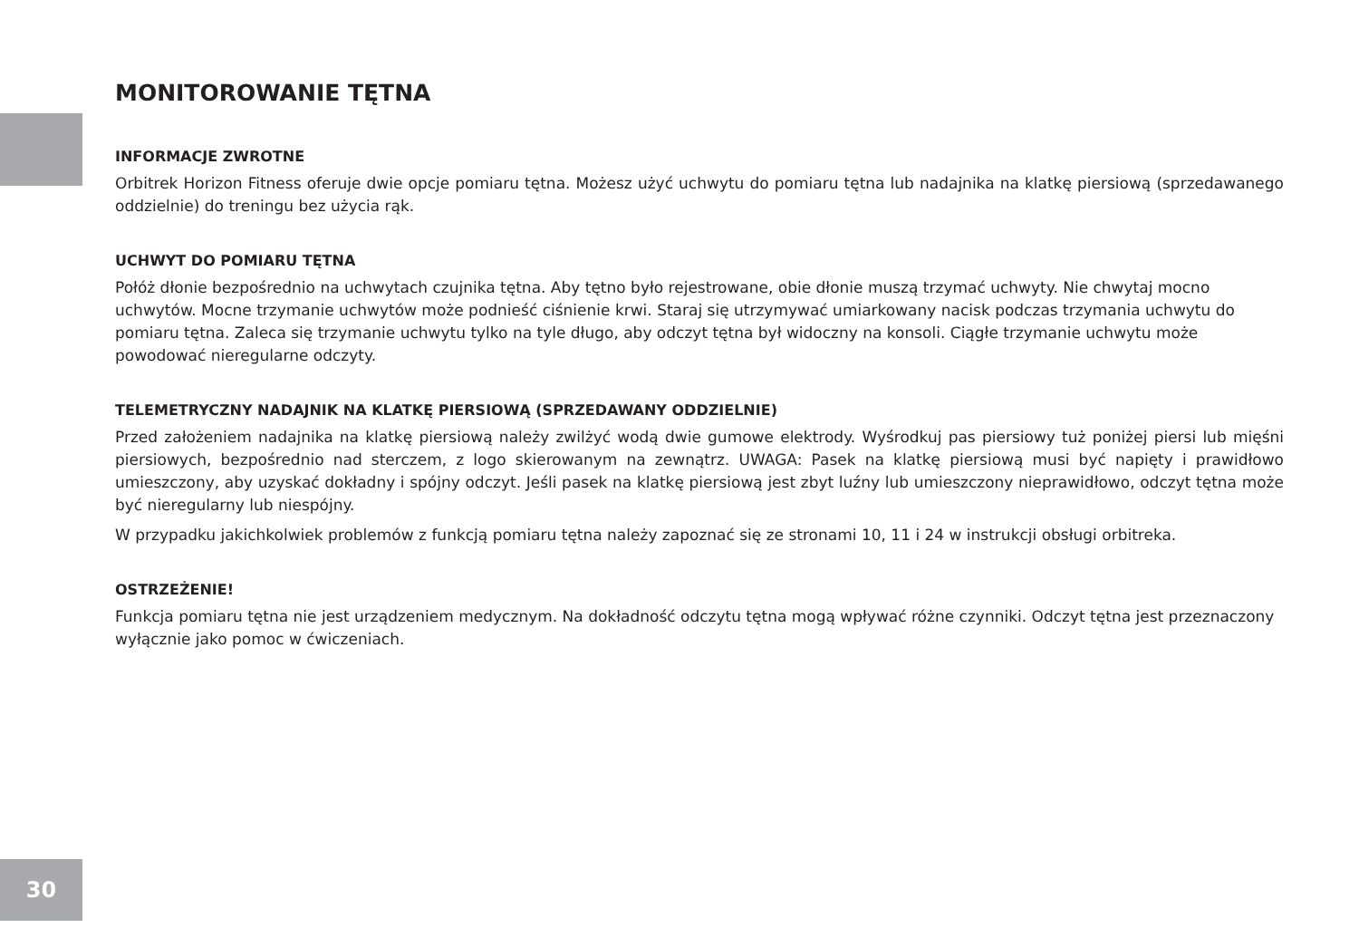MONITOROWANIE TĘTNA
INFORMACJE ZWROTNE
Orbitrek Horizon Fitness oferuje dwie opcje pomiaru tętna. Możesz użyć uchwytu do pomiaru tętna lub nadajnika na klatkę piersiową (sprzedawanego oddzielnie) do treningu bez użycia rąk.
UCHWYT DO POMIARU TĘTNA
Połóż dłonie bezpośrednio na uchwytach czujnika tętna. Aby tętno było rejestrowane, obie dłonie muszą trzymać uchwyty. Nie chwytaj mocno uchwytów. Mocne trzymanie uchwytów może podnieść ciśnienie krwi. Staraj się utrzymywać umiarkowany nacisk podczas trzymania uchwytu do pomiaru tętna. Zaleca się trzymanie uchwytu tylko na tyle długo, aby odczyt tętna był widoczny na konsoli. Ciągłe trzymanie uchwytu może powodować nieregularne odczyty.
TELEMETRYCZNY NADAJNIK NA KLATKĘ PIERSIOWĄ (SPRZEDAWANY ODDZIELNIE)
Przed założeniem nadajnika na klatkę piersiową należy zwilżyć wodą dwie gumowe elektrody. Wyśrodkuj pas piersiowy tuż poniżej piersi lub mięśni piersiowych, bezpośrednio nad sterczem, z logo skierowanym na zewnątrz. UWAGA: Pasek na klatkę piersiową musi być napięty i prawidłowo umieszczony, aby uzyskać dokładny i spójny odczyt. Jeśli pasek na klatkę piersiową jest zbyt luźny lub umieszczony nieprawidłowo, odczyt tętna może być nieregularny lub niespójny.
W przypadku jakichkolwiek problemów z funkcją pomiaru tętna należy zapoznać się ze stronami 10, 11 i 24 w instrukcji obsługi orbitreka.
OSTRZEŻENIE!
Funkcja pomiaru tętna nie jest urządzeniem medycznym. Na dokładność odczytu tętna mogą wpływać różne czynniki. Odczyt tętna jest przeznaczony wyłącznie jako pomoc w ćwiczeniach.
30